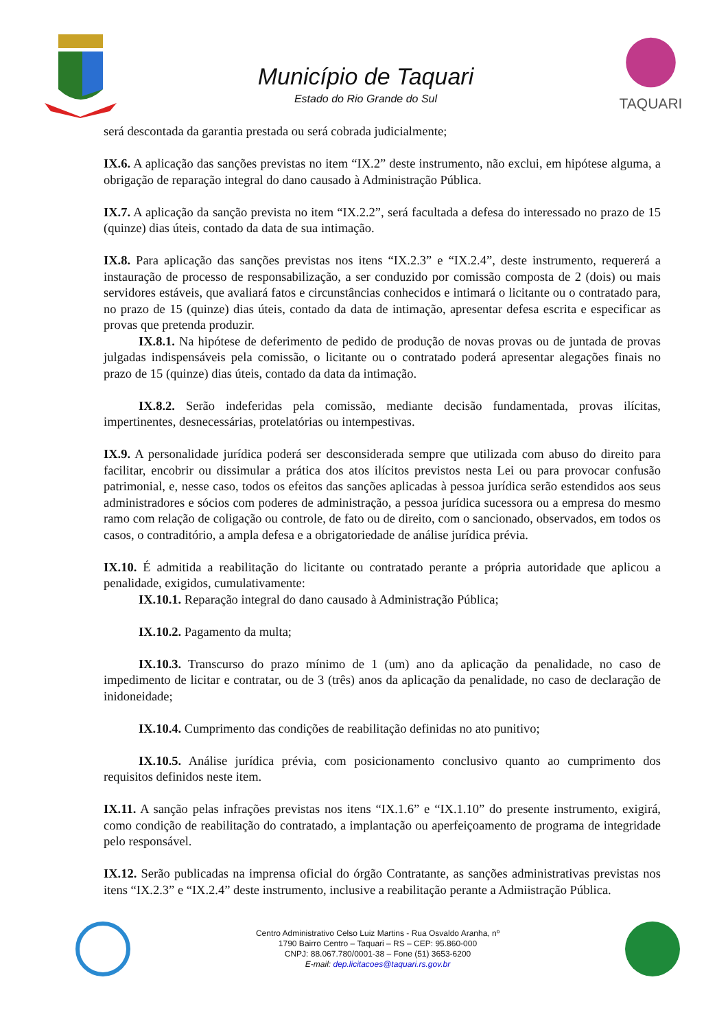Município de Taquari
Estado do Rio Grande do Sul
TAQUARI
será descontada da garantia prestada ou será cobrada judicialmente;
IX.6. A aplicação das sanções previstas no item “IX.2” deste instrumento, não exclui, em hipótese alguma, a obrigação de reparação integral do dano causado à Administração Pública.
IX.7. A aplicação da sanção prevista no item “IX.2.2”, será facultada a defesa do interessado no prazo de 15 (quinze) dias úteis, contado da data de sua intimação.
IX.8. Para aplicação das sanções previstas nos itens “IX.2.3” e “IX.2.4”, deste instrumento, requererá a instauração de processo de responsabilização, a ser conduzido por comissão composta de 2 (dois) ou mais servidores estáveis, que avaliará fatos e circunstâncias conhecidos e intimará o licitante ou o contratado para, no prazo de 15 (quinze) dias úteis, contado da data de intimação, apresentar defesa escrita e especificar as provas que pretenda produzir.
IX.8.1. Na hipótese de deferimento de pedido de produção de novas provas ou de juntada de provas julgadas indispensáveis pela comissão, o licitante ou o contratado poderá apresentar alegações finais no prazo de 15 (quinze) dias úteis, contado da data da intimação.
IX.8.2. Serão indeferidas pela comissão, mediante decisão fundamentada, provas ilícitas, impertinentes, desnecessárias, protelatórias ou intempestivas.
IX.9. A personalidade jurídica poderá ser desconsiderada sempre que utilizada com abuso do direito para facilitar, encobrir ou dissimular a prática dos atos ilícitos previstos nesta Lei ou para provocar confusão patrimonial, e, nesse caso, todos os efeitos das sanções aplicadas à pessoa jurídica serão estendidos aos seus administradores e sócios com poderes de administração, a pessoa jurídica sucessora ou a empresa do mesmo ramo com relação de coligação ou controle, de fato ou de direito, com o sancionado, observados, em todos os casos, o contraditório, a ampla defesa e a obrigatoriedade de análise jurídica prévia.
IX.10. É admitida a reabilitação do licitante ou contratado perante a própria autoridade que aplicou a penalidade, exigidos, cumulativamente:
IX.10.1. Reparação integral do dano causado à Administração Pública;
IX.10.2. Pagamento da multa;
IX.10.3. Transcurso do prazo mínimo de 1 (um) ano da aplicação da penalidade, no caso de impedimento de licitar e contratar, ou de 3 (três) anos da aplicação da penalidade, no caso de declaração de inidoneidade;
IX.10.4. Cumprimento das condições de reabilitação definidas no ato punitivo;
IX.10.5. Análise jurídica prévia, com posicionamento conclusivo quanto ao cumprimento dos requisitos definidos neste item.
IX.11. A sanção pelas infrações previstas nos itens “IX.1.6” e “IX.1.10” do presente instrumento, exigirá, como condição de reabilitação do contratado, a implantação ou aperfeiçoamento de programa de integridade pelo responsável.
IX.12. Serão publicadas na imprensa oficial do órgão Contratante, as sanções administrativas previstas nos itens “IX.2.3” e “IX.2.4” deste instrumento, inclusive a reabilitação perante a Admiistração Pública.
Centro Administrativo Celso Luiz Martins - Rua Osvaldo Aranha, nº
1790 Bairro Centro – Taquari – RS – CEP: 95.860-000
CNPJ: 88.067.780/0001-38 – Fone (51) 3653-6200
E-mail: dep.licitacoes@taquari.rs.gov.br